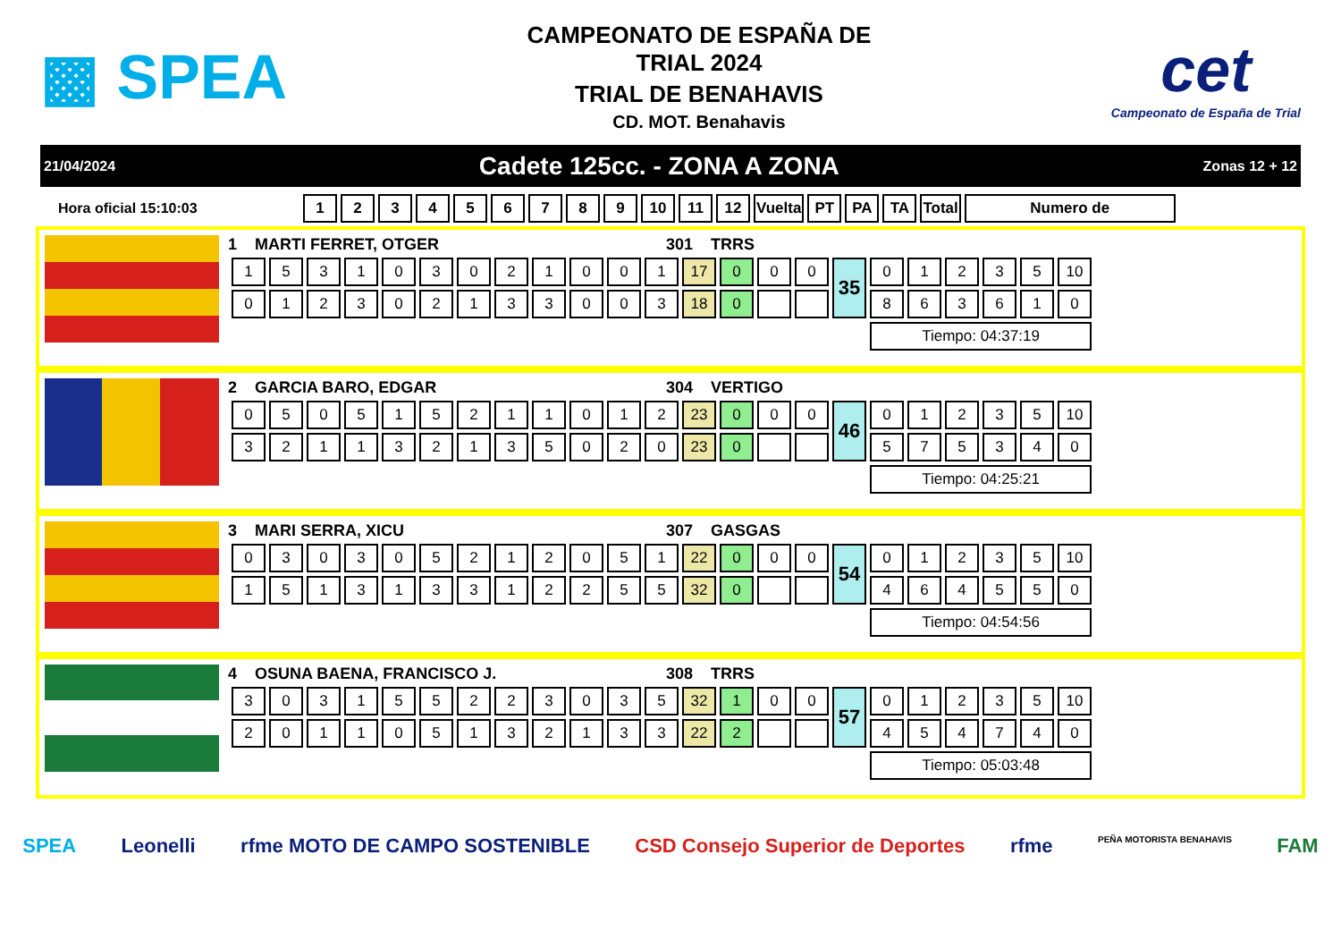▩ SPEA
CAMPEONATO DE ESPAÑA DE
TRIAL 2024
TRIAL DE BENAHAVIS
CD. MOT. Benahavis
cet
Campeonato de España de Trial
21/04/2024 Cadete 125cc. - ZONA A ZONA Zonas 12 + 12
Hora oficial 15:10:03
| 1 | 2 | 3 | 4 | 5 | 6 | 7 | 8 | 9 | 10 | 11 | 12 | Vuelta | PT | PA | TA | Total | Numero de |
1 MARTI FERRET, OTGER 301 TRRS
| 1 | 5 | 3 | 1 | 0 | 3 | 0 | 2 | 1 | 0 | 0 | 1 | 17 | 0 | 0 | 0 | 35 | 0 | 1 | 2 | 3 | 5 | 10 |
| 0 | 1 | 2 | 3 | 0 | 2 | 1 | 3 | 3 | 0 | 0 | 3 | 18 | 0 | | | | 8 | 6 | 3 | 6 | 1 | 0 |
| | | | | | | | | | | | | | | | | | Tiempo: 04:37:19 | | | | | |
2 GARCIA BARO, EDGAR 304 VERTIGO
| 0 | 5 | 0 | 5 | 1 | 5 | 2 | 1 | 1 | 0 | 1 | 2 | 23 | 0 | 0 | 0 | 46 | 0 | 1 | 2 | 3 | 5 | 10 |
| 3 | 2 | 1 | 1 | 3 | 2 | 1 | 3 | 5 | 0 | 2 | 0 | 23 | 0 | | | | 5 | 7 | 5 | 3 | 4 | 0 |
| | | | | | | | | | | | | | | | | | Tiempo: 04:25:21 | | | | | |
3 MARI SERRA, XICU 307 GASGAS
| 0 | 3 | 0 | 3 | 0 | 5 | 2 | 1 | 2 | 0 | 5 | 1 | 22 | 0 | 0 | 0 | 54 | 0 | 1 | 2 | 3 | 5 | 10 |
| 1 | 5 | 1 | 3 | 1 | 3 | 3 | 1 | 2 | 2 | 5 | 5 | 32 | 0 | | | | 4 | 6 | 4 | 5 | 5 | 0 |
| | | | | | | | | | | | | | | | | | Tiempo: 04:54:56 | | | | | |
4 OSUNA BAENA, FRANCISCO J. 308 TRRS
| 3 | 0 | 3 | 1 | 5 | 5 | 2 | 2 | 3 | 0 | 3 | 5 | 32 | 1 | 0 | 0 | 57 | 0 | 1 | 2 | 3 | 5 | 10 |
| 2 | 0 | 1 | 1 | 0 | 5 | 1 | 3 | 2 | 1 | 3 | 3 | 22 | 2 | | | | 4 | 5 | 4 | 7 | 4 | 0 |
| | | | | | | | | | | | | | | | | | Tiempo: 05:03:48 | | | | | |
SPEA Leonelli rfme MOTO DE CAMPO SOSTENIBLE CSD Consejo Superior de Deportes rfme PEÑA MOTORISTA BENAHAVIS FAM